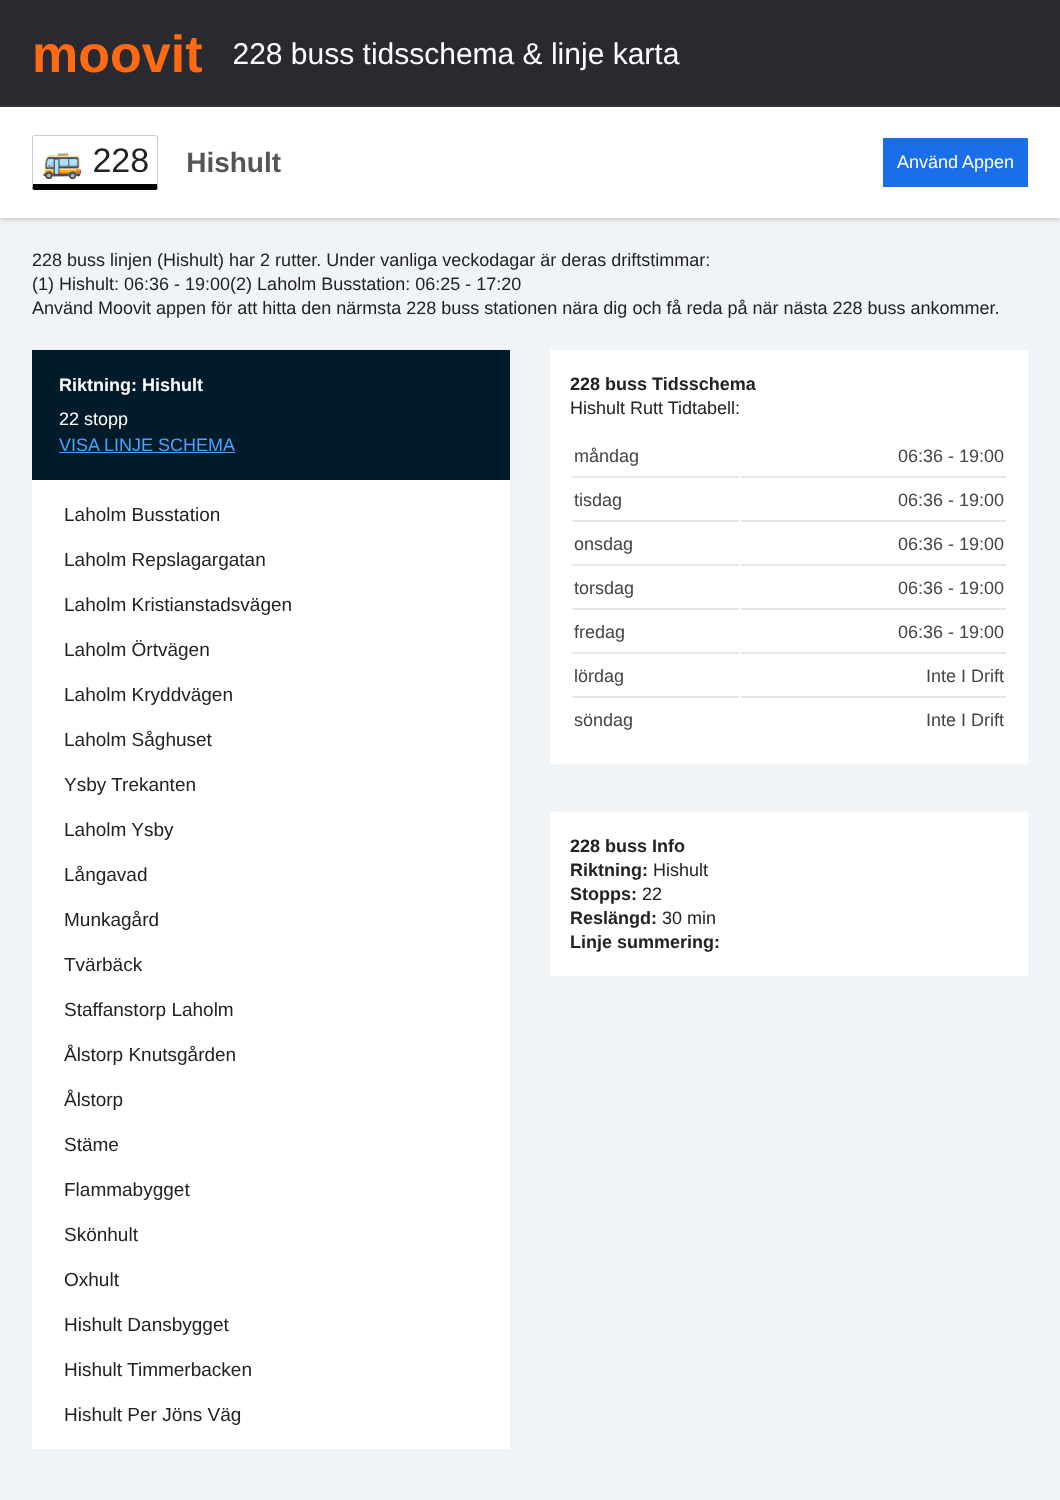moovit
228 buss tidsschema & linje karta
🚌 228
Hishult
Använd Appen
228 buss linjen (Hishult) har 2 rutter. Under vanliga veckodagar är deras driftstimmar:
(1) Hishult: 06:36 - 19:00(2) Laholm Busstation: 06:25 - 17:20
Använd Moovit appen för att hitta den närmsta 228 buss stationen nära dig och få reda på när nästa 228 buss ankommer.
Riktning: Hishult
22 stopp
VISA LINJE SCHEMA
Laholm Busstation
Laholm Repslagargatan
Laholm Kristianstadsvägen
Laholm Örtvägen
Laholm Kryddvägen
Laholm Såghuset
Ysby Trekanten
Laholm Ysby
Långavad
Munkagård
Tvärbäck
Staffanstorp Laholm
Ålstorp Knutsgården
Ålstorp
Stäme
Flammabygget
Skönhult
Oxhult
Hishult Dansbygget
Hishult Timmerbacken
Hishult Per Jöns Väg
228 buss Tidsschema
Hishult Rutt Tidtabell:
| måndag | 06:36 - 19:00 |
| tisdag | 06:36 - 19:00 |
| onsdag | 06:36 - 19:00 |
| torsdag | 06:36 - 19:00 |
| fredag | 06:36 - 19:00 |
| lördag | Inte I Drift |
| söndag | Inte I Drift |
228 buss Info
Riktning: Hishult
Stopps: 22
Reslängd: 30 min
Linje summering: